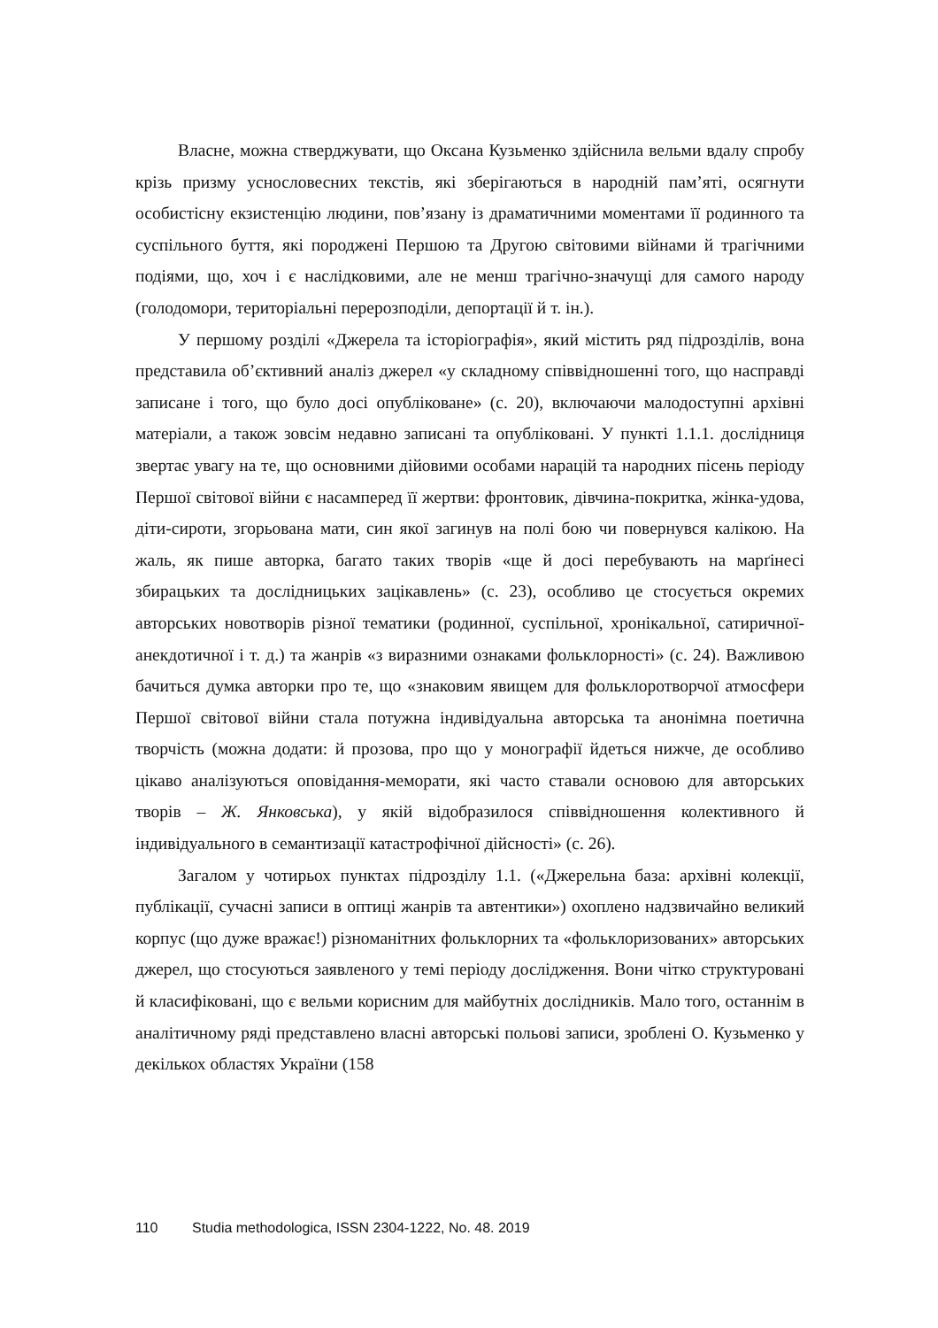Власне, можна стверджувати, що Оксана Кузьменко здійснила вельми вдалу спробу крізь призму уснословесних текстів, які зберігаються в народній пам’яті, осягнути особистісну екзистенцію людини, пов’язану із драматичними моментами її родинного та суспільного буття, які породжені Першою та Другою світовими війнами й трагічними подіями, що, хоч і є наслідковими, але не менш трагічно-значущі для самого народу (голодомори, територіальні перерозподіли, депортації й т. ін.).
У першому розділі «Джерела та історіографія», який містить ряд підрозділів, вона представила об’єктивний аналіз джерел «у складному співвідношенні того, що насправді записане і того, що було досі опубліковане» (с. 20), включаючи малодоступні архівні матеріали, а також зовсім недавно записані та опубліковані. У пункті 1.1.1. дослідниця звертає увагу на те, що основними дійовими особами нарацій та народних пісень періоду Першої світової війни є насамперед її жертви: фронтовик, дівчина-покритка, жінка-удова, діти-сироти, згорьована мати, син якої загинув на полі бою чи повернувся калікою. На жаль, як пише авторка, багато таких творів «ще й досі перебувають на марґінесі збирацьких та дослідницьких зацікавлень» (с. 23), особливо це стосується окремих авторських новотворів різної тематики (родинної, суспільної, хронікальної, сатиричної-анекдотичної і т. д.) та жанрів «з виразними ознаками фольклорності» (с. 24). Важливою бачиться думка авторки про те, що «знаковим явищем для фольклоротворчої атмосфери Першої світової війни стала потужна індивідуальна авторська та анонімна поетична творчість (можна додати: й прозова, про що у монографії йдеться нижче, де особливо цікаво аналізуються оповідання-меморати, які часто ставали основою для авторських творів – Ж. Янковська), у якій відобразилося співвідношення колективного й індивідуального в семантизації катастрофічної дійсності» (с. 26).
Загалом у чотирьох пунктах підрозділу 1.1. («Джерельна база: архівні колекції, публікації, сучасні записи в оптиці жанрів та автентики») охоплено надзвичайно великий корпус (що дуже вражає!) різноманітних фольклорних та «фольклоризованих» авторських джерел, що стосуються заявленого у темі періоду дослідження. Вони чітко структуровані й класифіковані, що є вельми корисним для майбутніх дослідників. Мало того, останнім в аналітичному ряді представлено власні авторські польові записи, зроблені О. Кузьменко у декількох областях України (158
110 Studia methodologica, ISSN 2304-1222, No. 48. 2019